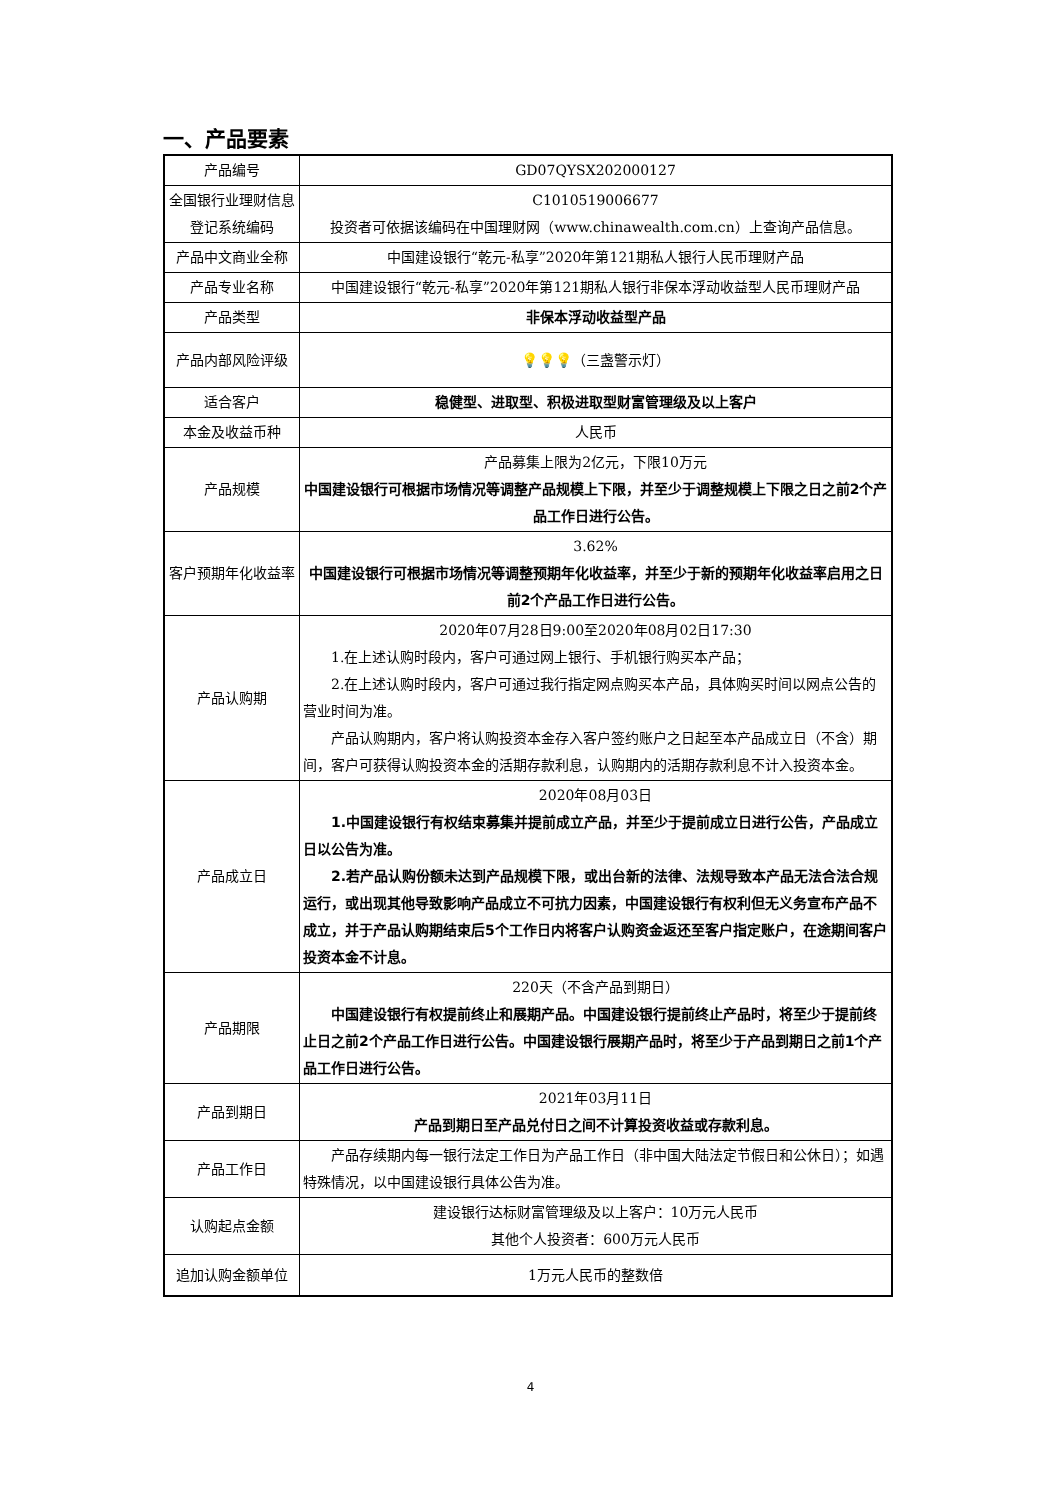一、产品要素
| 产品编号 | GD07QYSX202000127 |
| 全国银行业理财信息登记系统编码 | C1010519006677 投资者可依据该编码在中国理财网（www.chinawealth.com.cn）上查询产品信息。 |
| 产品中文商业全称 | 中国建设银行“乾元-私享”2020年第121期私人银行人民币理财产品 |
| 产品专业名称 | 中国建设银行“乾元-私享”2020年第121期私人银行非保本浮动收益型人民币理财产品 |
| 产品类型 | 非保本浮动收益型产品 |
| 产品内部风险评级 | 💡💡💡 （三盏警示灯） |
| 适合客户 | 稳健型、进取型、积极进取型财富管理级及以上客户 |
| 本金及收益币种 | 人民币 |
| 产品规模 | 产品募集上限为2亿元，下限10万元 中国建设银行可根据市场情况等调整产品规模上下限，并至少于调整规模上下限之日之前2个产品工作日进行公告。 |
| 客户预期年化收益率 | 3.62% 中国建设银行可根据市场情况等调整预期年化收益率，并至少于新的预期年化收益率启用之日前2个产品工作日进行公告。 |
| 产品认购期 | 2020年07月28日9:00至2020年08月02日17:30 1.在上述认购时段内，客户可通过网上银行、手机银行购买本产品； 2.在上述认购时段内，客户可通过我行指定网点购买本产品，具体购买时间以网点公告的营业时间为准。 产品认购期内，客户将认购投资本金存入客户签约账户之日起至本产品成立日（不含）期间，客户可获得认购投资本金的活期存款利息，认购期内的活期存款利息不计入投资本金。 |
| 产品成立日 | 2020年08月03日 1.中国建设银行有权结束募集并提前成立产品，并至少于提前成立日进行公告，产品成立日以公告为准。 2.若产品认购份额未达到产品规模下限，或出台新的法律、法规导致本产品无法合法合规运行，或出现其他导致影响产品成立不可抗力因素，中国建设银行有权利但无义务宣布产品不成立，并于产品认购期结束后5个工作日内将客户认购资金返还至客户指定账户，在途期间客户投资本金不计息。 |
| 产品期限 | 220天（不含产品到期日） 中国建设银行有权提前终止和展期产品。中国建设银行提前终止产品时，将至少于提前终止日之前2个产品工作日进行公告。中国建设银行展期产品时，将至少于产品到期日之前1个产品工作日进行公告。 |
| 产品到期日 | 2021年03月11日 产品到期日至产品兑付日之间不计算投资收益或存款利息。 |
| 产品工作日 | 产品存续期内每一银行法定工作日为产品工作日（非中国大陆法定节假日和公休日）；如遇特殊情况，以中国建设银行具体公告为准。 |
| 认购起点金额 | 建设银行达标财富管理级及以上客户：10万元人民币 其他个人投资者：600万元人民币 |
| 追加认购金额单位 | 1万元人民币的整数倍 |
4